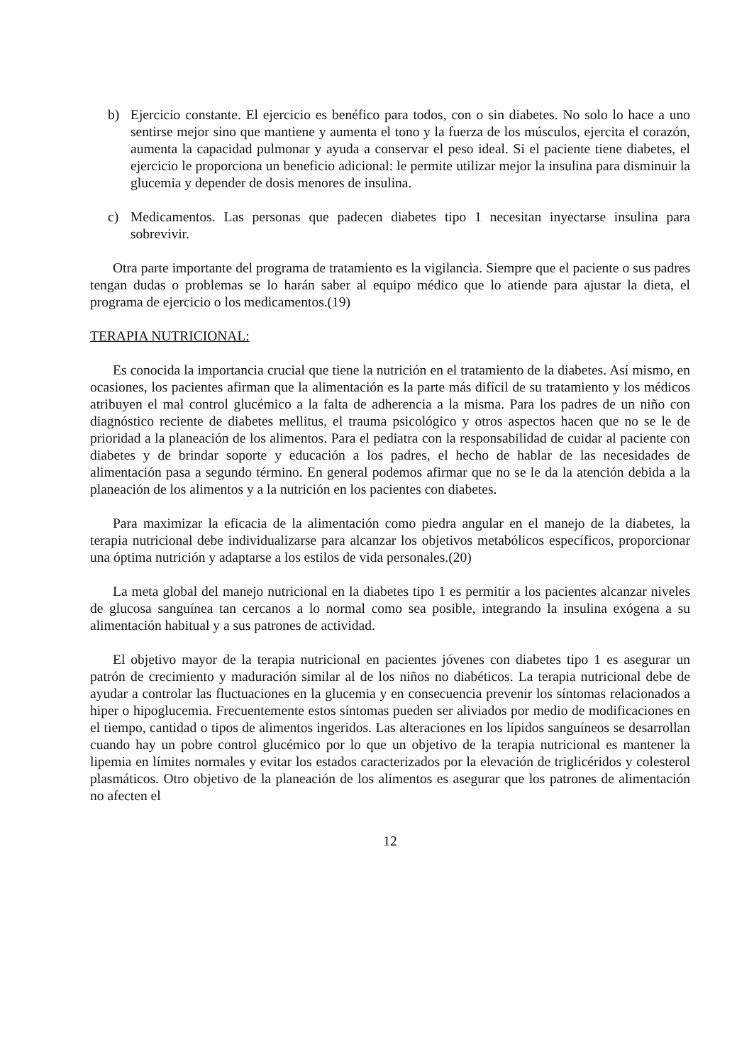b) Ejercicio constante. El ejercicio es benéfico para todos, con o sin diabetes. No solo lo hace a uno sentirse mejor sino que mantiene y aumenta el tono y la fuerza de los músculos, ejercita el corazón, aumenta la capacidad pulmonar y ayuda a conservar el peso ideal. Si el paciente tiene diabetes, el ejercicio le proporciona un beneficio adicional: le permite utilizar mejor la insulina para disminuir la glucemia y depender de dosis menores de insulina.
c) Medicamentos. Las personas que padecen diabetes tipo 1 necesitan inyectarse insulina para sobrevivir.
Otra parte importante del programa de tratamiento es la vigilancia. Siempre que el paciente o sus padres tengan dudas o problemas se lo harán saber al equipo médico que lo atiende para ajustar la dieta, el programa de ejercicio o los medicamentos.(19)
TERAPIA NUTRICIONAL:
Es conocida la importancia crucial que tiene la nutrición en el tratamiento de la diabetes. Así mismo, en ocasiones, los pacientes afirman que la alimentación es la parte más difícil de su tratamiento y los médicos atribuyen el mal control glucémico a la falta de adherencia a la misma. Para los padres de un niño con diagnóstico reciente de diabetes mellitus, el trauma psicológico y otros aspectos hacen que no se le de prioridad a la planeación de los alimentos. Para el pediatra con la responsabilidad de cuidar al paciente con diabetes y de brindar soporte y educación a los padres, el hecho de hablar de las necesidades de alimentación pasa a segundo término. En general podemos afirmar que no se le da la atención debida a la planeación de los alimentos y a la nutrición en los pacientes con diabetes.
Para maximizar la eficacia de la alimentación como piedra angular en el manejo de la diabetes, la terapia nutricional debe individualizarse para alcanzar los objetivos metabólicos específicos, proporcionar una óptima nutrición y adaptarse a los estilos de vida personales.(20)
La meta global del manejo nutricional en la diabetes tipo 1 es permitir a los pacientes alcanzar niveles de glucosa sanguínea tan cercanos a lo normal como sea posible, integrando la insulina exógena a su alimentación habitual y a sus patrones de actividad.
El objetivo mayor de la terapia nutricional en pacientes jóvenes con diabetes tipo 1 es asegurar un patrón de crecimiento y maduración similar al de los niños no diabéticos. La terapia nutricional debe de ayudar a controlar las fluctuaciones en la glucemia y en consecuencia prevenir los síntomas relacionados a hiper o hipoglucemia. Frecuentemente estos síntomas pueden ser aliviados por medio de modificaciones en el tiempo, cantidad o tipos de alimentos ingeridos. Las alteraciones en los lípidos sanguíneos se desarrollan cuando hay un pobre control glucémico por lo que un objetivo de la terapia nutricional es mantener la lipemia en límites normales y evitar los estados caracterizados por la elevación de triglicéridos y colesterol plasmáticos. Otro objetivo de la planeación de los alimentos es asegurar que los patrones de alimentación no afecten el
12